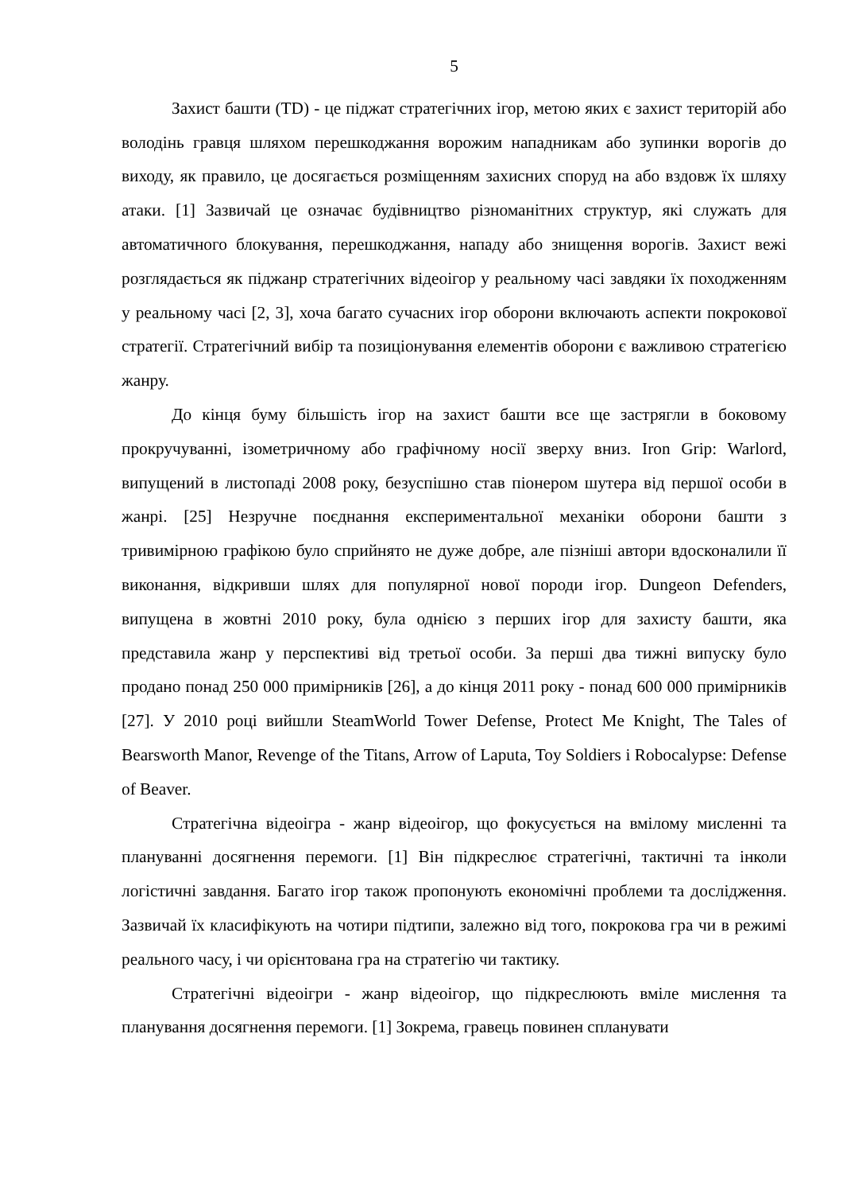5
Захист башти (TD) - це піджат стратегічних ігор, метою яких є захист територій або володінь гравця шляхом перешкоджання ворожим нападникам або зупинки ворогів до виходу, як правило, це досягається розміщенням захисних споруд на або вздовж їх шляху атаки. [1] Зазвичай це означає будівництво різноманітних структур, які служать для автоматичного блокування, перешкоджання, нападу або знищення ворогів. Захист вежі розглядається як піджанр стратегічних відеоігор у реальному часі завдяки їх походженням у реальному часі [2, 3], хоча багато сучасних ігор оборони включають аспекти покрокової стратегії. Стратегічний вибір та позиціонування елементів оборони є важливою стратегією жанру.
До кінця буму більшість ігор на захист башти все ще застрягли в боковому прокручуванні, ізометричному або графічному носії зверху вниз. Iron Grip: Warlord, випущений в листопаді 2008 року, безуспішно став піонером шутера від першої особи в жанрі. [25] Незручне поєднання експериментальної механіки оборони башти з тривимірною графікою було сприйнято не дуже добре, але пізніші автори вдосконалили її виконання, відкривши шлях для популярної нової породи ігор. Dungeon Defenders, випущена в жовтні 2010 року, була однією з перших ігор для захисту башти, яка представила жанр у перспективі від третьої особи. За перші два тижні випуску було продано понад 250 000 примірників [26], а до кінця 2011 року - понад 600 000 примірників [27]. У 2010 році вийшли SteamWorld Tower Defense, Protect Me Knight, The Tales of Bearsworth Manor, Revenge of the Titans, Arrow of Laputa, Toy Soldiers і Robocalypse: Defense of Beaver.
Стратегічна відеоігра - жанр відеоігор, що фокусується на вмілому мисленні та плануванні досягнення перемоги. [1] Він підкреслює стратегічні, тактичні та інколи логістичні завдання. Багато ігор також пропонують економічні проблеми та дослідження. Зазвичай їх класифікують на чотири підтипи, залежно від того, покрокова гра чи в режимі реального часу, і чи орієнтована гра на стратегію чи тактику.
Стратегічні відеоігри - жанр відеоігор, що підкреслюють вміле мислення та планування досягнення перемоги. [1] Зокрема, гравець повинен спланувати